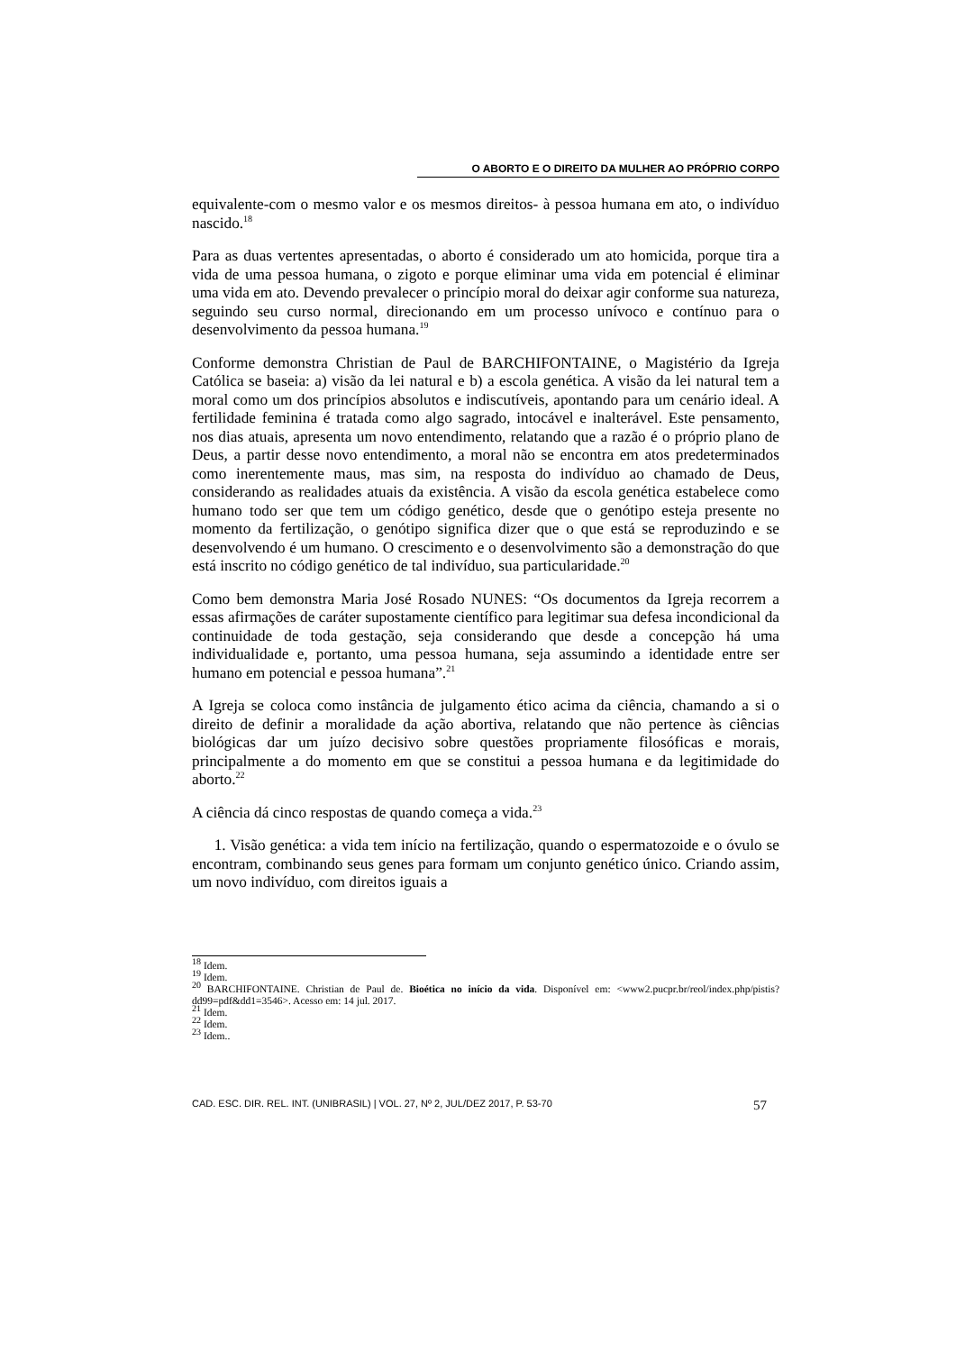O ABORTO E O DIREITO DA MULHER AO PRÓPRIO CORPO
equivalente-com o mesmo valor e os mesmos direitos- à pessoa humana em ato, o indivíduo nascido.<sup>18</sup>
Para as duas vertentes apresentadas, o aborto é considerado um ato homicida, porque tira a vida de uma pessoa humana, o zigoto e porque eliminar uma vida em potencial é eliminar uma vida em ato. Devendo prevalecer o princípio moral do deixar agir conforme sua natureza, seguindo seu curso normal, direcionando em um processo unívoco e contínuo para o desenvolvimento da pessoa humana.<sup>19</sup>
Conforme demonstra Christian de Paul de BARCHIFONTAINE, o Magistério da Igreja Católica se baseia: a) visão da lei natural e b) a escola genética. A visão da lei natural tem a moral como um dos princípios absolutos e indiscutíveis, apontando para um cenário ideal. A fertilidade feminina é tratada como algo sagrado, intocável e inalterável. Este pensamento, nos dias atuais, apresenta um novo entendimento, relatando que a razão é o próprio plano de Deus, a partir desse novo entendimento, a moral não se encontra em atos predeterminados como inerentemente maus, mas sim, na resposta do indivíduo ao chamado de Deus, considerando as realidades atuais da existência. A visão da escola genética estabelece como humano todo ser que tem um código genético, desde que o genótipo esteja presente no momento da fertilização, o genótipo significa dizer que o que está se reproduzindo e se desenvolvendo é um humano. O crescimento e o desenvolvimento são a demonstração do que está inscrito no código genético de tal indivíduo, sua particularidade.<sup>20</sup>
Como bem demonstra Maria José Rosado NUNES: “Os documentos da Igreja recorrem a essas afirmações de caráter supostamente científico para legitimar sua defesa incondicional da continuidade de toda gestação, seja considerando que desde a concepção há uma individualidade e, portanto, uma pessoa humana, seja assumindo a identidade entre ser humano em potencial e pessoa humana”.<sup>21</sup>
A Igreja se coloca como instância de julgamento ético acima da ciência, chamando a si o direito de definir a moralidade da ação abortiva, relatando que não pertence às ciências biológicas dar um juízo decisivo sobre questões propriamente filosóficas e morais, principalmente a do momento em que se constitui a pessoa humana e da legitimidade do aborto.<sup>22</sup>
A ciência dá cinco respostas de quando começa a vida.<sup>23</sup>
1. Visão genética: a vida tem início na fertilização, quando o espermatozoide e o óvulo se encontram, combinando seus genes para formam um conjunto genético único. Criando assim, um novo indivíduo, com direitos iguais a
<sup>18</sup> Idem.
<sup>19</sup> Idem.
<sup>20</sup> BARCHIFONTAINE. Christian de Paul de. Bioética no início da vida. Disponível em: <www2.pucpr.br/reol/index.php/pistis?dd99=pdf&dd1=3546>. Acesso em: 14 jul. 2017.
<sup>21</sup> Idem.
<sup>22</sup> Idem.
<sup>23</sup> Idem..
CAD. ESC. DIR. REL. INT. (UNIBRASIL) | VOL. 27, Nº 2, JUL/DEZ 2017, P. 53-70 57